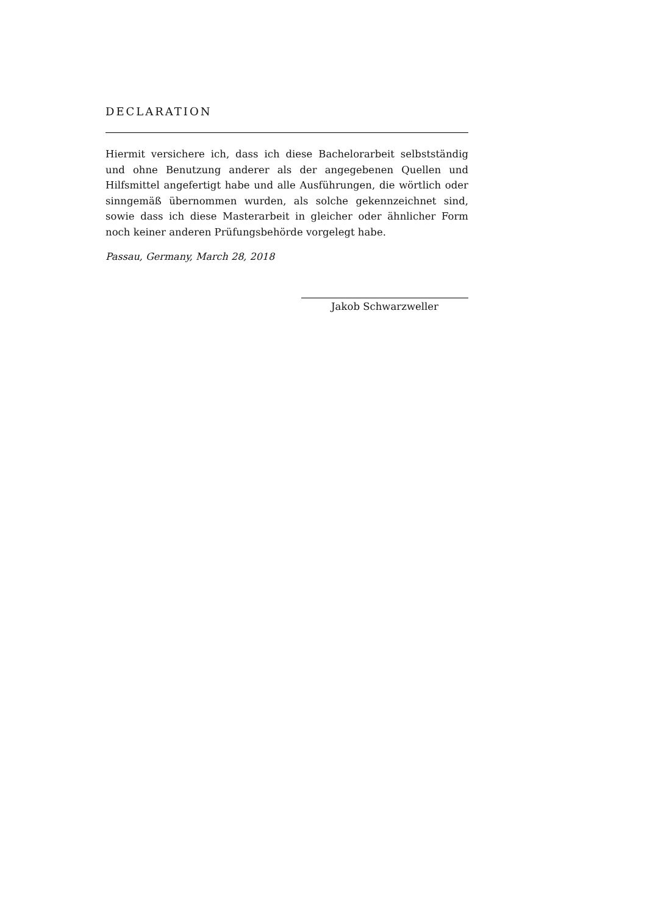DECLARATION
Hiermit versichere ich, dass ich diese Bachelorarbeit selbstständig und ohne Benutzung anderer als der angegebenen Quellen und Hilfsmittel angefertigt habe und alle Ausführungen, die wörtlich oder sinngemäß übernommen wurden, als solche gekennzeichnet sind, sowie dass ich diese Masterarbeit in gleicher oder ähnlicher Form noch keiner anderen Prüfungsbehörde vorgelegt habe.
Passau, Germany, March 28, 2018
Jakob Schwarzweller